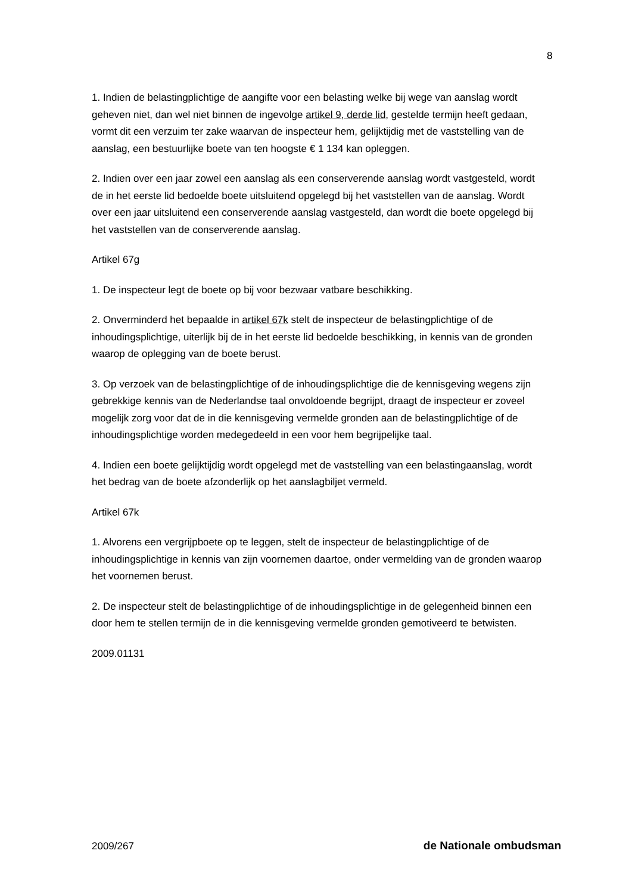8
1. Indien de belastingplichtige de aangifte voor een belasting welke bij wege van aanslag wordt geheven niet, dan wel niet binnen de ingevolge artikel 9, derde lid, gestelde termijn heeft gedaan, vormt dit een verzuim ter zake waarvan de inspecteur hem, gelijktijdig met de vaststelling van de aanslag, een bestuurlijke boete van ten hoogste € 1 134 kan opleggen.
2. Indien over een jaar zowel een aanslag als een conserverende aanslag wordt vastgesteld, wordt de in het eerste lid bedoelde boete uitsluitend opgelegd bij het vaststellen van de aanslag. Wordt over een jaar uitsluitend een conserverende aanslag vastgesteld, dan wordt die boete opgelegd bij het vaststellen van de conserverende aanslag.
Artikel 67g
1. De inspecteur legt de boete op bij voor bezwaar vatbare beschikking.
2. Onverminderd het bepaalde in artikel 67k stelt de inspecteur de belastingplichtige of de inhoudingsplichtige, uiterlijk bij de in het eerste lid bedoelde beschikking, in kennis van de gronden waarop de oplegging van de boete berust.
3. Op verzoek van de belastingplichtige of de inhoudingsplichtige die de kennisgeving wegens zijn gebrekkige kennis van de Nederlandse taal onvoldoende begrijpt, draagt de inspecteur er zoveel mogelijk zorg voor dat de in die kennisgeving vermelde gronden aan de belastingplichtige of de inhoudingsplichtige worden medegedeeld in een voor hem begrijpelijke taal.
4. Indien een boete gelijktijdig wordt opgelegd met de vaststelling van een belastingaanslag, wordt het bedrag van de boete afzonderlijk op het aanslagbiljet vermeld.
Artikel 67k
1. Alvorens een vergrijpboete op te leggen, stelt de inspecteur de belastingplichtige of de inhoudingsplichtige in kennis van zijn voornemen daartoe, onder vermelding van de gronden waarop het voornemen berust.
2. De inspecteur stelt de belastingplichtige of de inhoudingsplichtige in de gelegenheid binnen een door hem te stellen termijn de in die kennisgeving vermelde gronden gemotiveerd te betwisten.
2009.01131
2009/267 de Nationale ombudsman